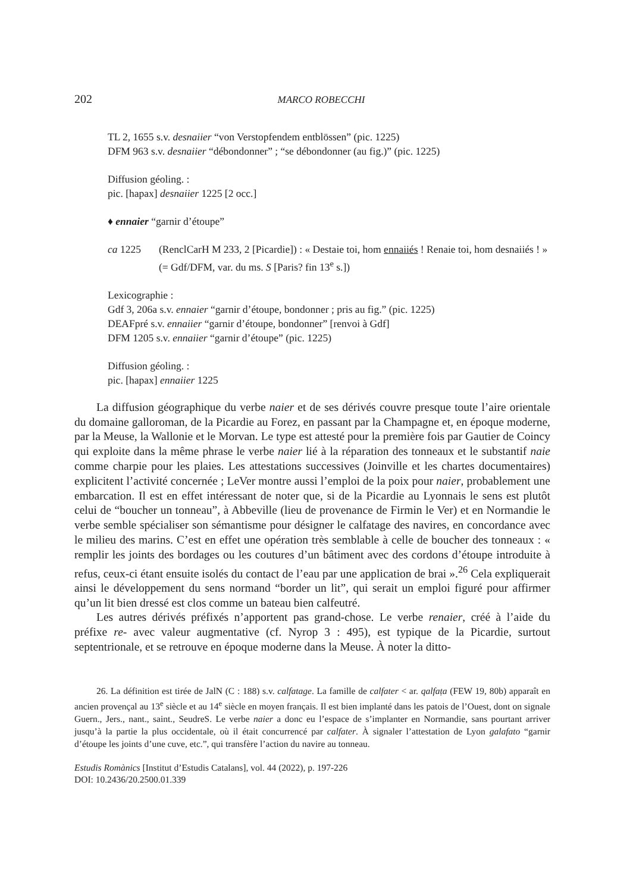202 MARCO ROBECCHI
TL 2, 1655 s.v. desnaiier “von Verstopfendem entblössen” (pic. 1225)
DFM 963 s.v. desnaiier “débondonner” ; “se débondonner (au fig.)” (pic. 1225)
Diffusion géoling. :
pic. [hapax] desnaiier 1225 [2 occ.]
♦ ennaier “garnir d’étoupe”
ca 1225 (RenclCarH M 233, 2 [Picardie]) : « Destaie toi, hom ennaiiés ! Renaie toi, hom desnaiiés ! » (= Gdf/DFM, var. du ms. S [Paris? fin 13<sup>e</sup> s.])
Lexicographie :
Gdf 3, 206a s.v. ennaier “garnir d’étoupe, bondonner ; pris au fig.” (pic. 1225)
DEAFpré s.v. ennaiier “garnir d’étoupe, bondonner” [renvoi à Gdf]
DFM 1205 s.v. ennaiier “garnir d’étoupe” (pic. 1225)
Diffusion géoling. :
pic. [hapax] ennaiier 1225
La diffusion géographique du verbe naier et de ses dérivés couvre presque toute l’aire orientale du domaine galloroman, de la Picardie au Forez, en passant par la Champagne et, en époque moderne, par la Meuse, la Wallonie et le Morvan. Le type est attesté pour la première fois par Gautier de Coincy qui exploite dans la même phrase le verbe naier lié à la réparation des tonneaux et le substantif naie comme charpie pour les plaies. Les attestations successives (Joinville et les chartes documentaires) explicitent l’activité concernée ; LeVer montre aussi l’emploi de la poix pour naier, probablement une embarcation. Il est en effet intéressant de noter que, si de la Picardie au Lyonnais le sens est plutôt celui de “boucher un tonneau”, à Abbeville (lieu de provenance de Firmin le Ver) et en Normandie le verbe semble spécialiser son sémantisme pour désigner le calfatage des navires, en concordance avec le milieu des marins. C’est en effet une opération très semblable à celle de boucher des tonneaux : « remplir les joints des bordages ou les coutures d’un bâtiment avec des cordons d’étoupe introduite à refus, ceux-ci étant ensuite isolés du contact de l’eau par une application de brai ».<sup>26</sup> Cela expliquerait ainsi le développement du sens normand “border un lit”, qui serait un emploi figuré pour affirmer qu’un lit bien dressé est clos comme un bateau bien calfeutré.
Les autres dérivés préfixés n’apportent pas grand-chose. Le verbe renaier, créé à l’aide du préfixe re- avec valeur augmentative (cf. Nyrop 3 : 495), est typique de la Picardie, surtout septentrionale, et se retrouve en époque moderne dans la Meuse. À noter la ditto-
26. La définition est tirée de JalN (C : 188) s.v. calfatage. La famille de calfater < ar. qalfaṭa (FEW 19, 80b) apparaît en ancien provençal au 13<sup>e</sup> siècle et au 14<sup>e</sup> siècle en moyen français. Il est bien implanté dans les patois de l’Ouest, dont on signale Guern., Jers., nant., saint., SeudreS. Le verbe naier a donc eu l’espace de s’implanter en Normandie, sans pourtant arriver jusqu’à la partie la plus occidentale, où il était concurrencé par calfater. À signaler l’attestation de Lyon galafato “garnir d’étoupe les joints d’une cuve, etc.”, qui transfère l’action du navire au tonneau.
Estudis Romànics [Institut d’Estudis Catalans], vol. 44 (2022), p. 197-226
DOI: 10.2436/20.2500.01.339